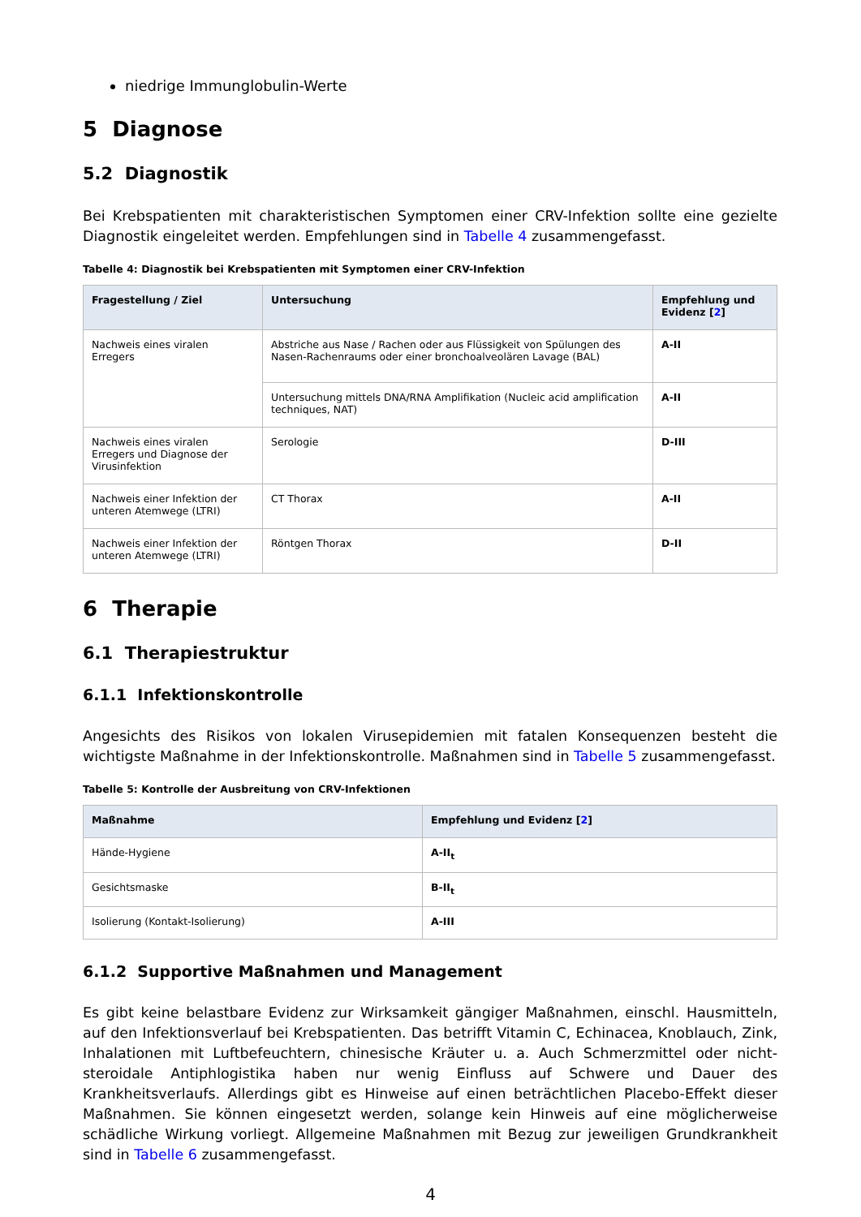niedrige Immunglobulin-Werte
5 Diagnose
5.2 Diagnostik
Bei Krebspatienten mit charakteristischen Symptomen einer CRV-Infektion sollte eine gezielte Diagnostik eingeleitet werden. Empfehlungen sind in Tabelle 4 zusammengefasst.
Tabelle 4: Diagnostik bei Krebspatienten mit Symptomen einer CRV-Infektion
| Fragestellung / Ziel | Untersuchung | Empfehlung und Evidenz [ 2 ] |
| --- | --- | --- |
| Nachweis eines viralen Erregers | Abstriche aus Nase / Rachen oder aus Flüssigkeit von Spülungen des Nasen-Rachenraums oder einer bronchoalveolären Lavage (BAL) | A-II |
| | Untersuchung mittels DNA/RNA Amplifikation (Nucleic acid amplification techniques, NAT) | A-II |
| Nachweis eines viralen Erregers und Diagnose der Virusinfek­tion | Serologie | D-III |
| Nachweis einer Infektion der unteren Atemwege (LTRI) | CT Thorax | A-II |
| Nachweis einer Infektion der unteren Atemwege (LTRI) | Röntgen Thorax | D-II |
6 Therapie
6.1 Therapiestruktur
6.1.1 Infektionskontrolle
Angesichts des Risikos von lokalen Virusepidemien mit fatalen Konsequenzen besteht die wichtigste Maßnahme in der Infektionskontrolle. Maßnahmen sind in Tabelle 5 zusammengefasst.
Tabelle 5: Kontrolle der Ausbreitung von CRV-Infektionen
| Maßnahme | Empfehlung und Evidenz [ 2 ] |
| --- | --- |
| Hände-Hygiene | A-II<sub>t</sub> |
| Gesichtsmaske | B-II<sub>t</sub> |
| Isolierung (Kontakt-Isolierung) | A-III |
6.1.2 Supportive Maßnahmen und Management
Es gibt keine belastbare Evidenz zur Wirksamkeit gängiger Maßnahmen, einschl. Hausmitteln, auf den Infektionsverlauf bei Krebspatienten. Das betrifft Vitamin C, Echinacea, Knoblauch, Zink, Inhalationen mit Luftbefeuchtern, chinesische Kräuter u. a. Auch Schmerzmittel oder nicht-steroidale Antiphlogistika haben nur wenig Einfluss auf Schwere und Dauer des Krankheitsverlaufs. Allerdings gibt es Hinweise auf einen beträchtlichen Placebo-Effekt dieser Maßnahmen. Sie können eingesetzt werden, solange kein Hinweis auf eine möglicherweise schädliche Wirkung vorliegt. Allgemeine Maßnahmen mit Bezug zur jeweiligen Grundkrankheit sind in Tabelle 6 zusammengefasst.
4